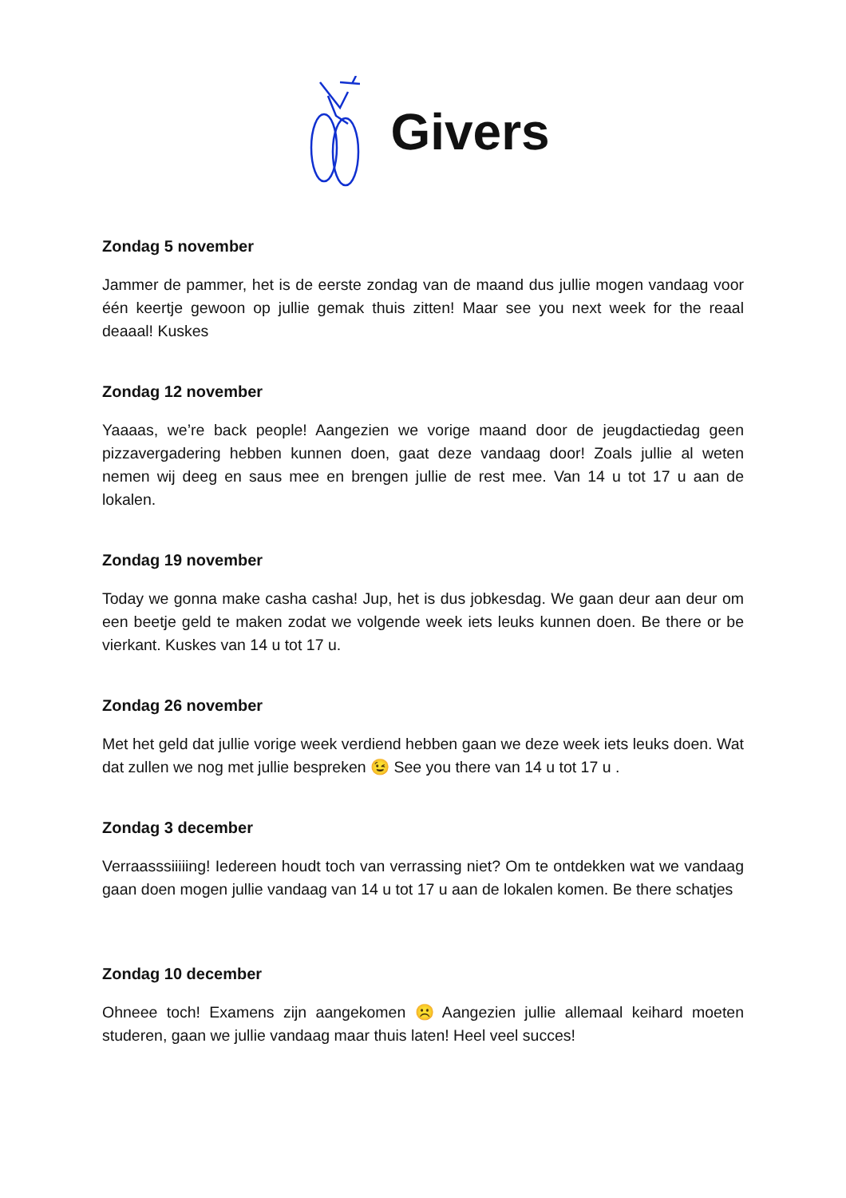Givers
Zondag 5 november
Jammer de pammer, het is de eerste zondag van de maand dus jullie mogen vandaag voor één keertje gewoon op jullie gemak thuis zitten! Maar see you next week for the reaal deaaal! Kuskes
Zondag 12 november
Yaaaas, we’re back people! Aangezien we vorige maand door de jeugdactiedag geen pizzavergadering hebben kunnen doen, gaat deze vandaag door! Zoals jullie al weten nemen wij deeg en saus mee en brengen jullie de rest mee. Van 14 u tot 17 u aan de lokalen.
Zondag 19 november
Today we gonna make casha casha! Jup, het is dus jobkesdag. We gaan deur aan deur om een beetje geld te maken zodat we volgende week iets leuks kunnen doen. Be there or be vierkant. Kuskes van 14 u tot 17 u.
Zondag 26 november
Met het geld dat jullie vorige week verdiend hebben gaan we deze week iets leuks doen. Wat dat zullen we nog met jullie bespreken 😉 See you there van 14 u tot 17 u .
Zondag 3 december
Verraasssiiiiing! Iedereen houdt toch van verrassing niet? Om te ontdekken wat we vandaag gaan doen mogen jullie vandaag van 14 u tot 17 u aan de lokalen komen. Be there schatjes
Zondag 10 december
Ohneee toch! Examens zijn aangekomen ☹️ Aangezien jullie allemaal keihard moeten studeren, gaan we jullie vandaag maar thuis laten! Heel veel succes!